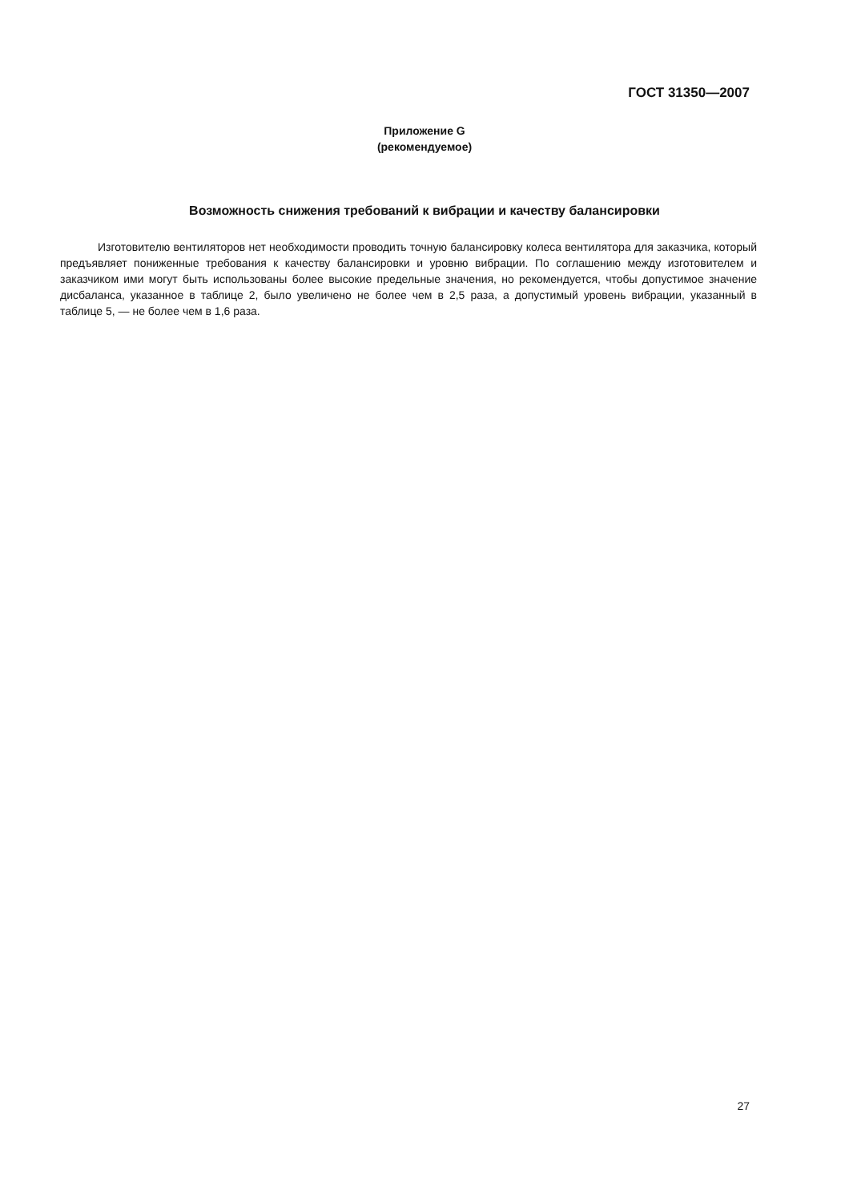ГОСТ 31350—2007
Приложение G
(рекомендуемое)
Возможность снижения требований к вибрации и качеству балансировки
Изготовителю вентиляторов нет необходимости проводить точную балансировку колеса вентилятора для заказчика, который предъявляет пониженные требования к качеству балансировки и уровню вибрации. По соглашению между изготовителем и заказчиком ими могут быть использованы более высокие предельные значения, но рекомендуется, чтобы допустимое значение дисбаланса, указанное в таблице 2, было увеличено не более чем в 2,5 раза, а допустимый уровень вибрации, указанный в таблице 5, — не более чем в 1,6 раза.
27